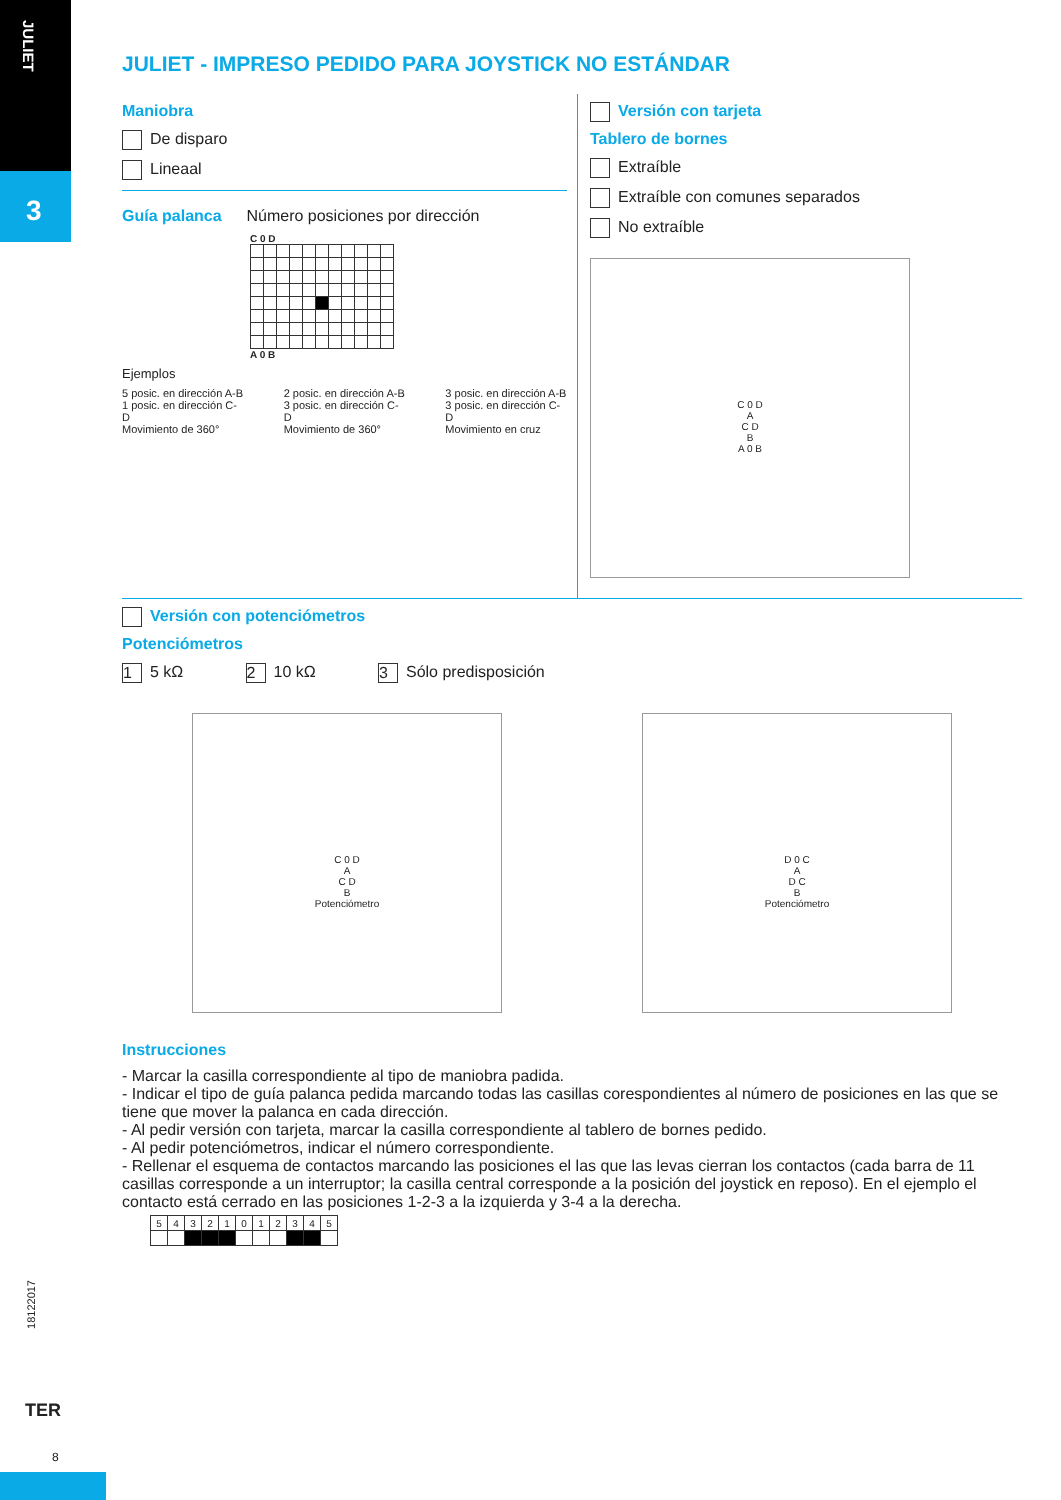JULIET
3
JULIET - IMPRESO PEDIDO PARA JOYSTICK NO ESTÁNDAR
Maniobra
De disparo
Lineaal
Guía palanca
Número posiciones por dirección
C 0 D
A 0 B
Ejemplos
5 posic. en dirección A-B
1 posic. en dirección C-D
Movimiento de 360°
2 posic. en dirección A-B
3 posic. en dirección C-D
Movimiento de 360°
3 posic. en dirección A-B
3 posic. en dirección C-D
Movimiento en cruz
Versión con tarjeta
Tablero de bornes
Extraíble
Extraíble con comunes separados
No extraíble
C 0 D
A
C D
B
A 0 B
Versión con potenciómetros
Potenciómetros
1 5 kΩ 2 10 kΩ 3 Sólo predisposición
C 0 D
A
C D
B
Potenciómetro
D 0 C
A
D C
B
Potenciómetro
Instrucciones
- Marcar la casilla correspondiente al tipo de maniobra padida.
- Indicar el tipo de guía palanca pedida marcando todas las casillas corespondientes al número de posiciones en las que se tiene que mover la palanca en cada dirección.
- Al pedir versión con tarjeta, marcar la casilla correspondiente al tablero de bornes pedido.
- Al pedir potenciómetros, indicar el número correspondiente.
- Rellenar el esquema de contactos marcando las posiciones el las que las levas cierran los contactos (cada barra de 11 casillas corresponde a un interruptor; la casilla central corresponde a la posición del joystick en reposo). En el ejemplo el contacto está cerrado en las posiciones 1-2-3 a la izquierda y 3-4 a la derecha.
| 5 | 4 | 3 | 2 | 1 | 0 | 1 | 2 | 3 | 4 | 5 |
18122017
TER
8